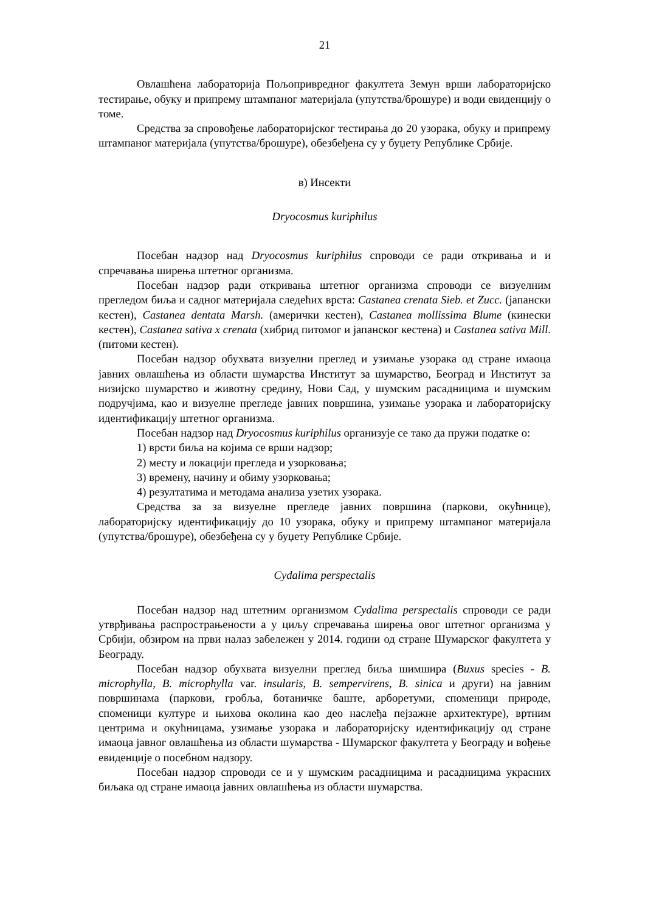21
Овлашћена лабораторија Пољопривредног факултета Земун врши лабораторијско тестирање, обуку и припрему штампаног материјала (упутства/брошуре) и води евиденцију о томе.
Средства за спровођење лабораторијског тестирања до 20 узорака, обуку и припрему штампаног материјала (упутства/брошуре), обезбеђена су у буџету Републике Србије.
в) Инсекти
Dryocosmus kuriphilus
Посебан надзор над Dryocosmus kuriphilus спроводи се ради откривања и и спречавања ширења штетног организма.
Посебан надзор ради откривања штетног организма спроводи се визуелним прегледом биља и садног материјала следећих врста: Castanea crenata Sieb. et Zucc. (јапански кестен), Castanea dentata Marsh. (амерички кестен), Castanea mollissima Blume (кинески кестен), Castanea sativa x crenata (хибрид питомог и јапанског кестена) и Castanea sativa Mill. (питоми кестен).
Посебан надзор обухвата визуелни преглед и узимање узорака од стране имаоца јавних овлашћења из области шумарства Институт за шумарство, Београд и Институт за низијско шумарство и животну средину, Нови Сад, у шумским расадницима и шумским подручјима, као и визуелне прегледе јавних површина, узимање узорака и лабораторијску идентификацију штетног организма.
Посебан надзор над Dryocosmus kuriphilus организује се тако да пружи податке о:
1) врсти биља на којима се врши надзор;
2) месту и локацији прегледа и узорковања;
3) времену, начину и обиму узорковања;
4) резултатима и методама анализа узетих узорака.
Средства за за визуелне прегледе јавних површина (паркови, окућнице), лабораторијску идентификацију до 10 узорака, обуку и припрему штампаног материјала (упутства/брошуре), обезбеђена су у буџету Републике Србије.
Cydalima perspectalis
Посебан надзор над штетним организмом Cydalima perspectalis спроводи се ради утврђивања распрострањености а у циљу спречавања ширења овог штетног организма у Србији, обзиром на први налаз забележен у 2014. години од стране Шумарског факултета у Београду.
Посебан надзор обухвата визуелни преглед биља шимшира (Buxus species - B. microphylla, B. microphylla var. insularis, B. sempervirens, B. sinica и други) на јавним површинама (паркови, гробља, ботаничке баште, арборетуми, споменици природе, споменици културе и њихова околина као део наслеђа пејзажне архитектуре), вртним центрима и окућницама, узимање узорака и лабораторијску идентификацију од стране имаоца јавног овлашћења из области шумарства - Шумарског факултета у Београду и вођење евиденције о посебном надзору.
Посебан надзор спроводи се и у шумским расадницима и расадницима украсних биљака од стране имаоца јавних овлашћења из области шумарства.